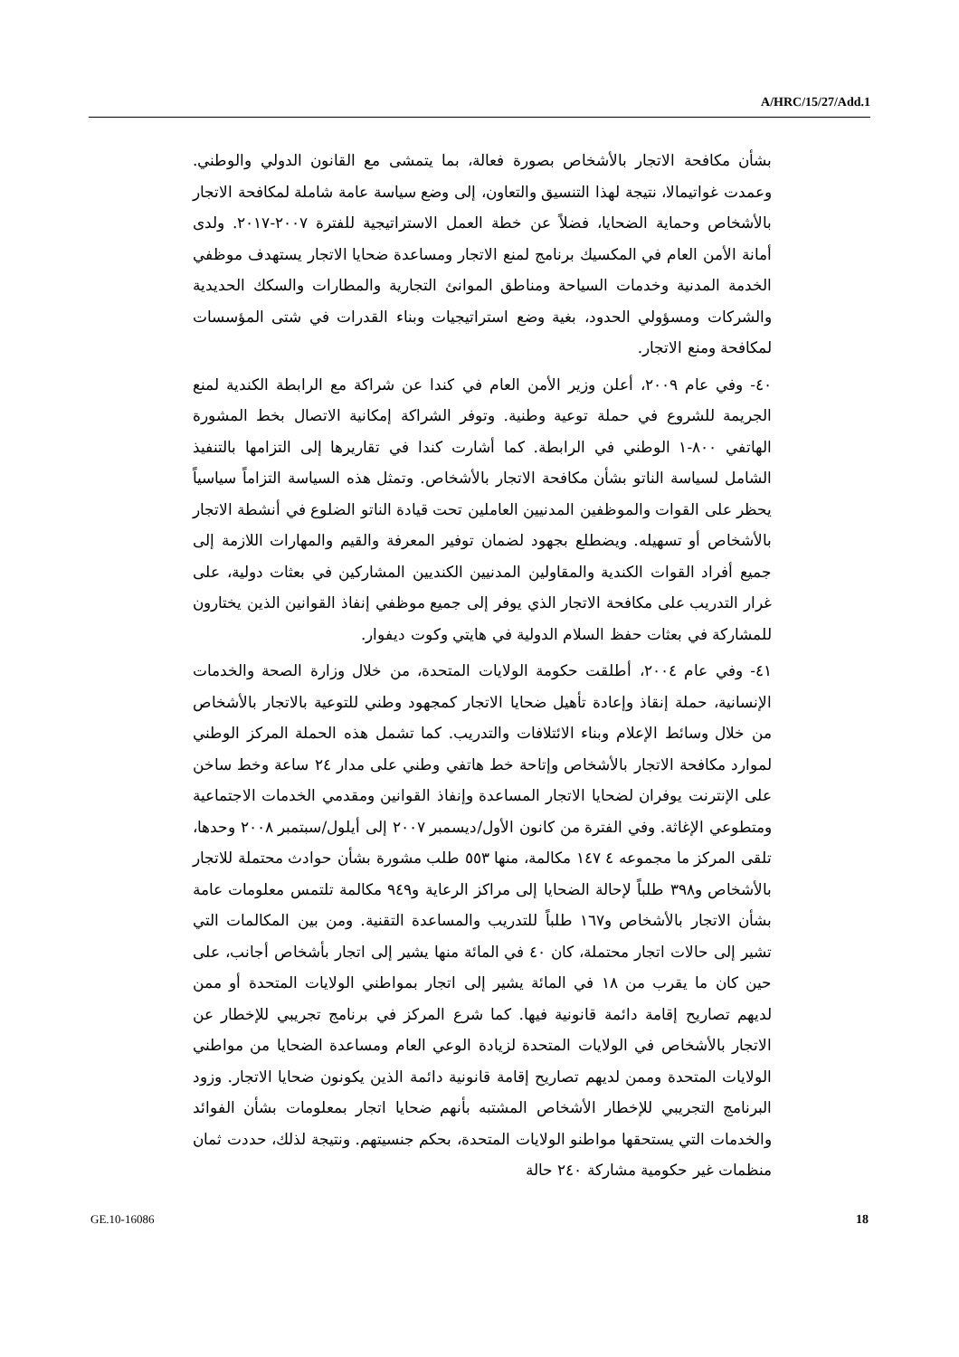A/HRC/15/27/Add.1
بشأن مكافحة الاتجار بالأشخاص بصورة فعالة، بما يتمشى مع القانون الدولي والوطني. وعمدت غواتيمالا، نتيجة لهذا التنسيق والتعاون، إلى وضع سياسة عامة شاملة لمكافحة الاتجار بالأشخاص وحماية الضحايا، فضلاً عن خطة العمل الاستراتيجية للفترة ٢٠٠٧-٢٠١٧. ولدى أمانة الأمن العام في المكسيك برنامج لمنع الاتجار ومساعدة ضحايا الاتجار يستهدف موظفي الخدمة المدنية وخدمات السياحة ومناطق الموانئ التجارية والمطارات والسكك الحديدية والشركات ومسؤولي الحدود، بغية وضع استراتيجيات وبناء القدرات في شتى المؤسسات لمكافحة ومنع الاتجار.
٤٠- وفي عام ٢٠٠٩، أعلن وزير الأمن العام في كندا عن شراكة مع الرابطة الكندية لمنع الجريمة للشروع في حملة توعية وطنية. وتوفر الشراكة إمكانية الاتصال بخط المشورة الهاتفي ٨٠٠-١ الوطني في الرابطة. كما أشارت كندا في تقاريرها إلى التزامها بالتنفيذ الشامل لسياسة الناتو بشأن مكافحة الاتجار بالأشخاص. وتمثل هذه السياسة التزاماً سياسياً يحظر على القوات والموظفين المدنيين العاملين تحت قيادة الناتو الضلوع في أنشطة الاتجار بالأشخاص أو تسهيله. ويضطلع بجهود لضمان توفير المعرفة والقيم والمهارات اللازمة إلى جميع أفراد القوات الكندية والمقاولين المدنيين الكنديين المشاركين في بعثات دولية، على غرار التدريب على مكافحة الاتجار الذي يوفر إلى جميع موظفي إنفاذ القوانين الذين يختارون للمشاركة في بعثات حفظ السلام الدولية في هايتي وكوت ديفوار.
٤١- وفي عام ٢٠٠٤، أطلقت حكومة الولايات المتحدة، من خلال وزارة الصحة والخدمات الإنسانية، حملة إنقاذ وإعادة تأهيل ضحايا الاتجار كمجهود وطني للتوعية بالاتجار بالأشخاص من خلال وسائط الإعلام وبناء الائتلافات والتدريب. كما تشمل هذه الحملة المركز الوطني لموارد مكافحة الاتجار بالأشخاص وإتاحة خط هاتفي وطني على مدار ٢٤ ساعة وخط ساخن على الإنترنت يوفران لضحايا الاتجار المساعدة وإنفاذ القوانين ومقدمي الخدمات الاجتماعية ومتطوعي الإغاثة. وفي الفترة من كانون الأول/ديسمبر ٢٠٠٧ إلى أيلول/سبتمبر ٢٠٠٨ وحدها، تلقى المركز ما مجموعه ٤ ١٤٧ مكالمة، منها ٥٥٣ طلب مشورة بشأن حوادث محتملة للاتجار بالأشخاص و٣٩٨ طلباً لإحالة الضحايا إلى مراكز الرعاية و٩٤٩ مكالمة تلتمس معلومات عامة بشأن الاتجار بالأشخاص و١٦٧ طلباً للتدريب والمساعدة التقنية. ومن بين المكالمات التي تشير إلى حالات اتجار محتملة، كان ٤٠ في المائة منها يشير إلى اتجار بأشخاص أجانب، على حين كان ما يقرب من ١٨ في المائة يشير إلى اتجار بمواطني الولايات المتحدة أو ممن لديهم تصاريح إقامة دائمة قانونية فيها. كما شرع المركز في برنامج تجريبي للإخطار عن الاتجار بالأشخاص في الولايات المتحدة لزيادة الوعي العام ومساعدة الضحايا من مواطني الولايات المتحدة وممن لديهم تصاريح إقامة قانونية دائمة الذين يكونون ضحايا الاتجار. وزود البرنامج التجريبي للإخطار الأشخاص المشتبه بأنهم ضحايا اتجار بمعلومات بشأن الفوائد والخدمات التي يستحقها مواطنو الولايات المتحدة، بحكم جنسيتهم. ونتيجة لذلك، حددت ثمان منظمات غير حكومية مشاركة ٢٤٠ حالة
GE.10-16086 18